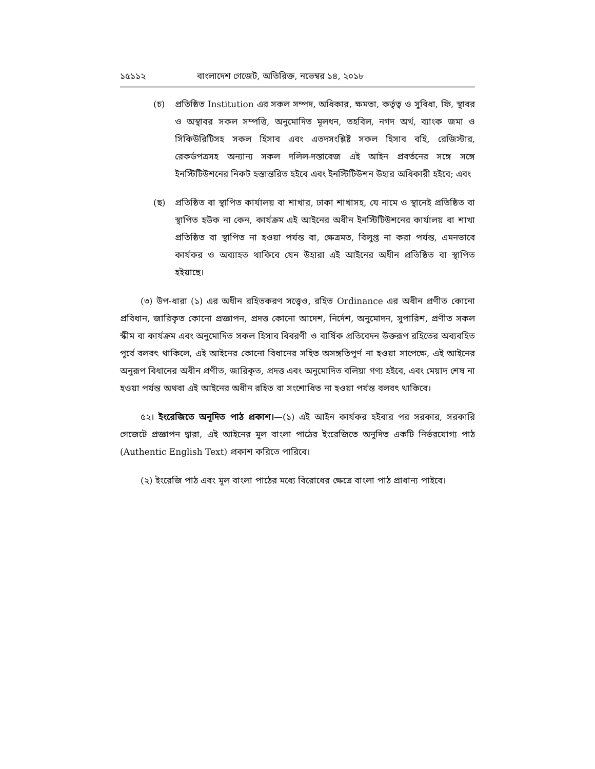১৫১১২ বাংলাদেশ গেজেট, অতিরিক্ত, নভেম্বর ১৪, ২০১৮
(চ) প্রতিষ্ঠিত Institution এর সকল সম্পদ, অধিকার, ক্ষমতা, কর্তৃত্ব ও সুবিধা, ফি, স্থাবর ও অস্থাবর সকল সম্পত্তি, অনুমোদিত মূলধন, তহবিল, নগদ অর্থ, ব্যাংক জমা ও সিকিউরিটিসহ সকল হিসাব এবং এতদসংশ্লিষ্ট সকল হিসাব বহি, রেজিস্টার, রেকর্ডপত্রসহ অন্যান্য সকল দলিল-দস্তাবেজ এই আইন প্রবর্তনের সঙ্গে সঙ্গে ইনস্টিটিউশনের নিকট হস্তান্তরিত হইবে এবং ইনস্টিটিউশন উহার অধিকারী হইবে; এবং
(ছ) প্রতিষ্ঠিত বা স্থাপিত কার্যালয় বা শাখার, ঢাকা শাখাসহ, যে নামে ও স্থানেই প্রতিষ্ঠিত বা স্থাপিত হউক না কেন, কার্যক্রম এই আইনের অধীন ইনস্টিটিউশনের কার্যালয় বা শাখা প্রতিষ্ঠিত বা স্থাপিত না হওয়া পর্যন্ত বা, ক্ষেত্রমত, বিলুপ্ত না করা পর্যন্ত, এমনভাবে কার্যকর ও অব্যাহত থাকিবে যেন উহারা এই আইনের অধীন প্রতিষ্ঠিত বা স্থাপিত হইয়াছে।
(৩) উপ-ধারা (১) এর অধীন রহিতকরণ সত্ত্বেও, রহিত Ordinance এর অধীন প্রণীত কোনো প্রবিধান, জারিকৃত কোনো প্রজ্ঞাপন, প্রদত্ত কোনো আদেশ, নির্দেশ, অনুমোদন, সুপারিশ, প্রণীত সকল স্কীম বা কার্যক্রম এবং অনুমোদিত সকল হিসাব বিবরণী ও বার্ষিক প্রতিবেদন উক্তরূপ রহিতের অব্যবহিত পূর্বে বলবৎ থাকিলে, এই আইনের কোনো বিধানের সহিত অসঙ্গতিপূর্ণ না হওয়া সাপেক্ষে, এই আইনের অনুরূপ বিধানের অধীন প্রণীত, জারিকৃত, প্রদত্ত এবং অনুমোদিত বলিয়া গণ্য হইবে, এবং মেয়াদ শেষ না হওয়া পর্যন্ত অথবা এই আইনের অধীন রহিত বা সংশোধিত না হওয়া পর্যন্ত বলবৎ থাকিবে।
৫২। ইংরেজিতে অনূদিত পাঠ প্রকাশ।—(১) এই আইন কার্যকর হইবার পর সরকার, সরকারি গেজেটে প্রজ্ঞাপন দ্বারা, এই আইনের মূল বাংলা পাঠের ইংরেজিতে অনূদিত একটি নির্ভরযোগ্য পাঠ (Authentic English Text) প্রকাশ করিতে পারিবে।
(২) ইংরেজি পাঠ এবং মূল বাংলা পাঠের মধ্যে বিরোধের ক্ষেত্রে বাংলা পাঠ প্রাধান্য পাইবে।